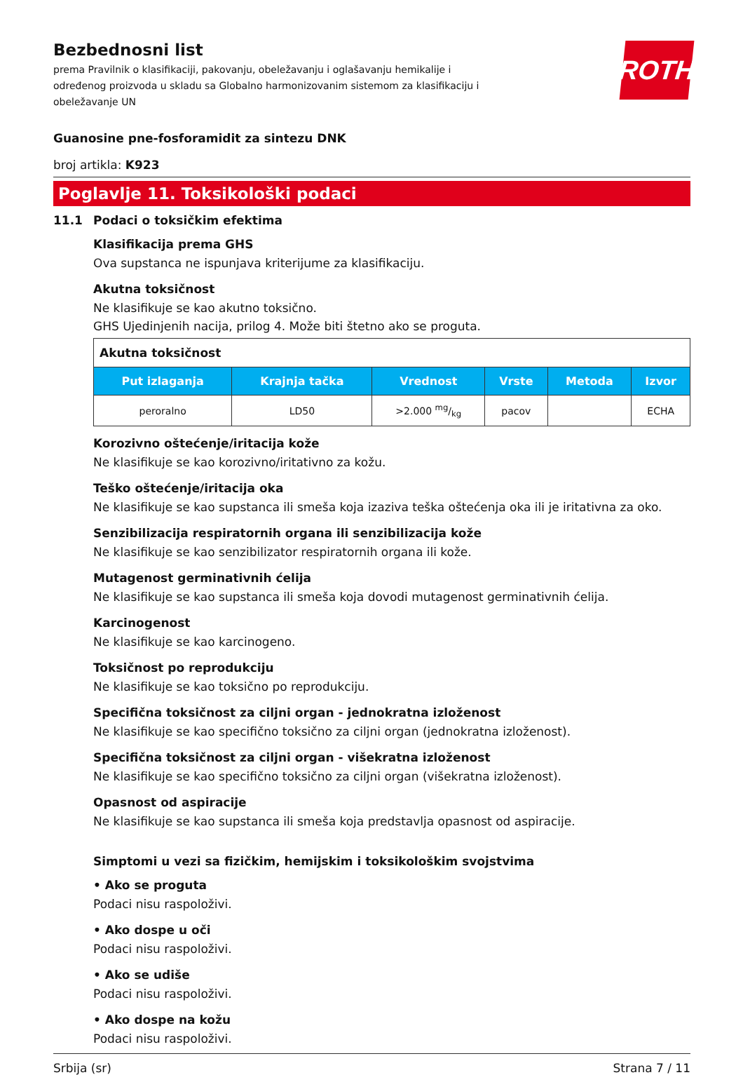Bezbednosni list
prema Pravilnik o klasifikaciji, pakovanju, obeležavanju i oglašavanju hemikalije i određenog proizvoda u skladu sa Globalno harmonizovanim sistemom za klasifikaciju i obeležavanje UN
ROTH
Guanosine pne-fosforamidit za sintezu DNK
broj artikla: K923
Poglavlje 11. Toksikološki podaci
11.1 Podaci o toksičkim efektima
Klasifikacija prema GHS
Ova supstanca ne ispunjava kriterijume za klasifikaciju.
Akutna toksičnost
Ne klasifikuje se kao akutno toksično.
GHS Ujedinjenih nacija, prilog 4. Može biti štetno ako se proguta.
| Akutna toksičnost | | | | | |
| Put izlaganja | Krajnja tačka | Vrednost | Vrste | Metoda | Izvor |
| peroralno | LD50 | >2.000 mg/kg | pacov | | ECHA |
Korozivno oštećenje/iritacija kože
Ne klasifikuje se kao korozivno/iritativno za kožu.
Teško oštećenje/iritacija oka
Ne klasifikuje se kao supstanca ili smeša koja izaziva teška oštećenja oka ili je iritativna za oko.
Senzibilizacija respiratornih organa ili senzibilizacija kože
Ne klasifikuje se kao senzibilizator respiratornih organa ili kože.
Mutagenost germinativnih ćelija
Ne klasifikuje se kao supstanca ili smeša koja dovodi mutagenost germinativnih ćelija.
Karcinogenost
Ne klasifikuje se kao karcinogeno.
Toksičnost po reprodukciju
Ne klasifikuje se kao toksično po reprodukciju.
Specifična toksičnost za ciljni organ - jednokratna izloženost
Ne klasifikuje se kao specifično toksično za ciljni organ (jednokratna izloženost).
Specifična toksičnost za ciljni organ - višekratna izloženost
Ne klasifikuje se kao specifično toksično za ciljni organ (višekratna izloženost).
Opasnost od aspiracije
Ne klasifikuje se kao supstanca ili smeša koja predstavlja opasnost od aspiracije.
Simptomi u vezi sa fizičkim, hemijskim i toksikološkim svojstvima
• Ako se proguta
Podaci nisu raspoloživi.
• Ako dospe u oči
Podaci nisu raspoloživi.
• Ako se udiše
Podaci nisu raspoloživi.
• Ako dospe na kožu
Podaci nisu raspoloživi.
Srbija (sr) Strana 7 / 11